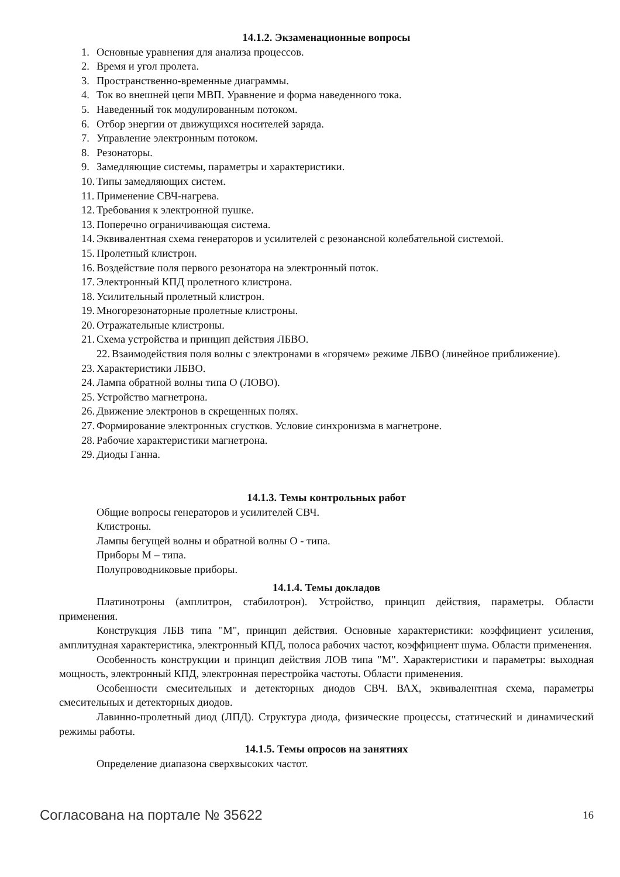14.1.2. Экзаменационные вопросы
1. Основные уравнения для анализа процессов.
2. Время и угол пролета.
3. Пространственно-временные диаграммы.
4. Ток во внешней цепи МВП. Уравнение и форма наведенного тока.
5. Наведенный ток модулированным потоком.
6. Отбор энергии от движущихся носителей заряда.
7. Управление электронным потоком.
8. Резонаторы.
9. Замедляющие системы, параметры и характеристики.
10. Типы замедляющих систем.
11. Применение СВЧ-нагрева.
12. Требования к электронной пушке.
13. Поперечно ограничивающая система.
14. Эквивалентная схема генераторов и усилителей с резонансной колебательной системой.
15. Пролетный клистрон.
16. Воздействие поля первого резонатора на электронный поток.
17. Электронный КПД пролетного клистрона.
18. Усилительный пролетный клистрон.
19. Многорезонаторные пролетные клистроны.
20. Отражательные клистроны.
21. Схема устройства и принцип действия ЛБВО.
22. Взаимодействия поля волны с электронами в «горячем» режиме ЛБВО (линейное приближение).
23. Характеристики ЛБВО.
24. Лампа обратной волны типа О (ЛОВО).
25. Устройство магнетрона.
26. Движение электронов в скрещенных полях.
27. Формирование электронных сгустков. Условие синхронизма в магнетроне.
28. Рабочие характеристики магнетрона.
29. Диоды Ганна.
14.1.3. Темы контрольных работ
Общие вопросы генераторов и усилителей СВЧ.
Клистроны.
Лампы бегущей волны и обратной волны О - типа.
Приборы М – типа.
Полупроводниковые приборы.
14.1.4. Темы докладов
Платинотроны (амплитрон, стабилотрон). Устройство, принцип действия, параметры. Области применения.
Конструкция ЛБВ типа "М", принцип действия. Основные характеристики: коэффициент усиления, амплитудная характеристика, электронный КПД, полоса рабочих частот, коэффициент шума. Области применения.
Особенность конструкции и принцип действия ЛОВ типа "М". Характеристики и параметры: выходная мощность, электронный КПД, электронная перестройка частоты. Области применения.
Особенности смесительных и детекторных диодов СВЧ. ВАХ, эквивалентная схема, параметры смесительных и детекторных диодов.
Лавинно-пролетный диод (ЛПД). Структура диода, физические процессы, статический и динамический режимы работы.
14.1.5. Темы опросов на занятиях
Определение диапазона сверхвысоких частот.
Согласована на портале № 35622 16